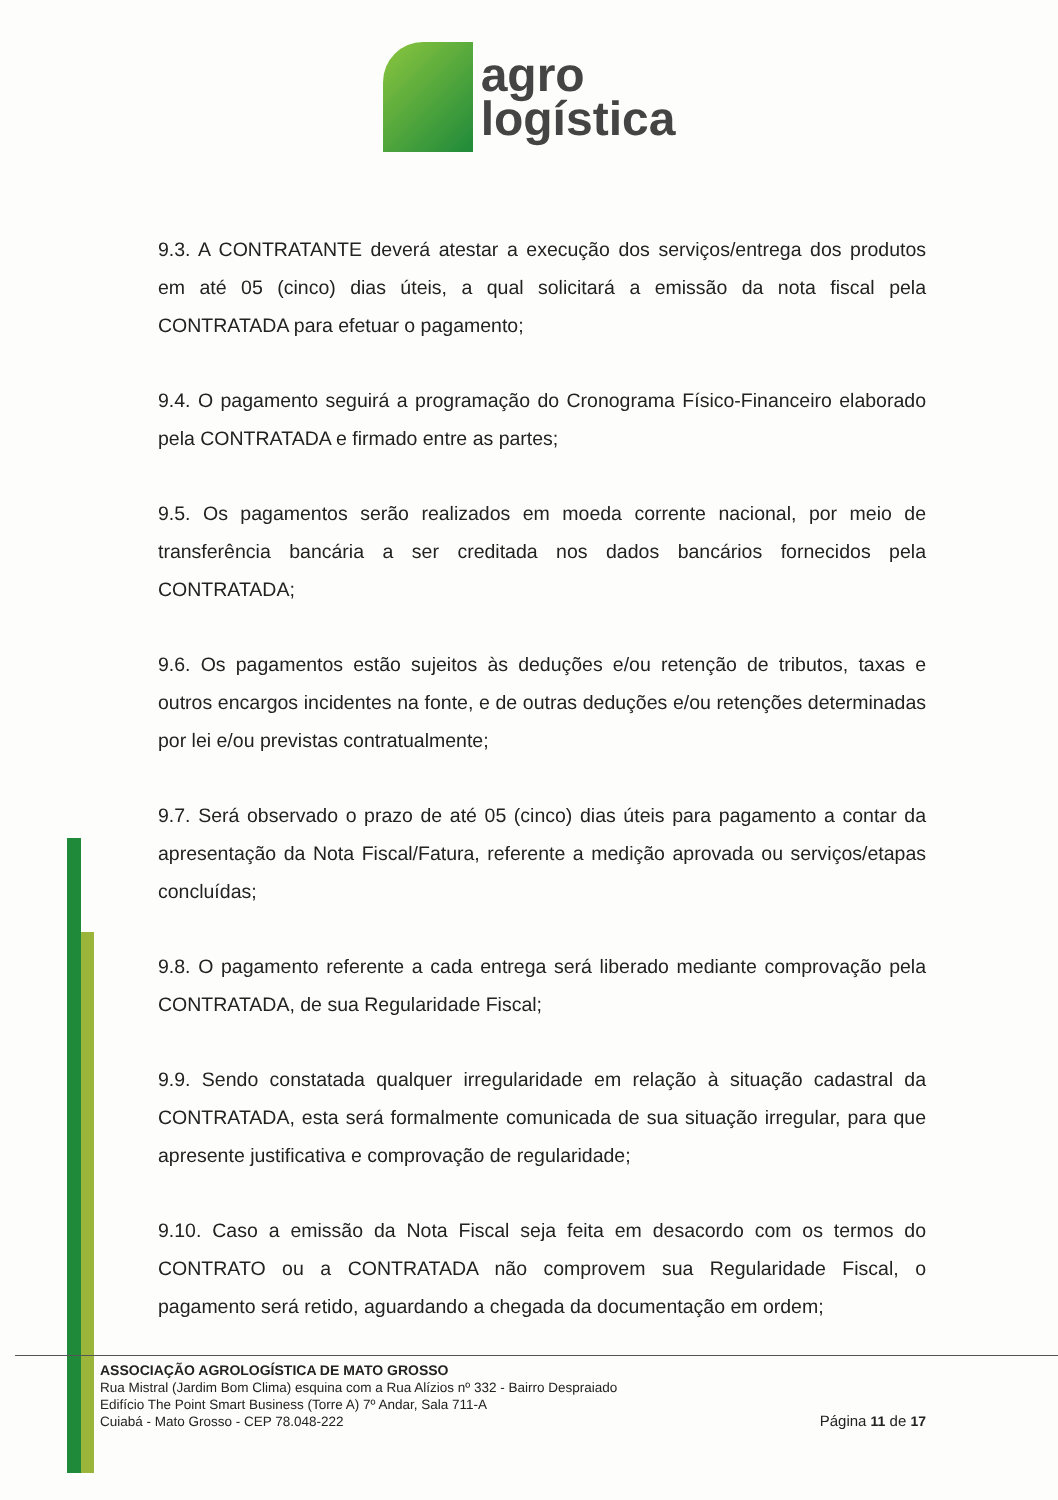agro
logística
9.3. A CONTRATANTE deverá atestar a execução dos serviços/entrega dos produtos em até 05 (cinco) dias úteis, a qual solicitará a emissão da nota fiscal pela CONTRATADA para efetuar o pagamento;
9.4. O pagamento seguirá a programação do Cronograma Físico-Financeiro elaborado pela CONTRATADA e firmado entre as partes;
9.5. Os pagamentos serão realizados em moeda corrente nacional, por meio de transferência bancária a ser creditada nos dados bancários fornecidos pela CONTRATADA;
9.6. Os pagamentos estão sujeitos às deduções e/ou retenção de tributos, taxas e outros encargos incidentes na fonte, e de outras deduções e/ou retenções determinadas por lei e/ou previstas contratualmente;
9.7. Será observado o prazo de até 05 (cinco) dias úteis para pagamento a contar da apresentação da Nota Fiscal/Fatura, referente a medição aprovada ou serviços/etapas concluídas;
9.8. O pagamento referente a cada entrega será liberado mediante comprovação pela CONTRATADA, de sua Regularidade Fiscal;
9.9. Sendo constatada qualquer irregularidade em relação à situação cadastral da CONTRATADA, esta será formalmente comunicada de sua situação irregular, para que apresente justificativa e comprovação de regularidade;
9.10. Caso a emissão da Nota Fiscal seja feita em desacordo com os termos do CONTRATO ou a CONTRATADA não comprovem sua Regularidade Fiscal, o pagamento será retido, aguardando a chegada da documentação em ordem;
ASSOCIAÇÃO AGROLOGÍSTICA DE MATO GROSSO
Rua Mistral (Jardim Bom Clima) esquina com a Rua Alízios nº 332 - Bairro Despraiado
Edifício The Point Smart Business (Torre A) 7º Andar, Sala 711-A
Cuiabá - Mato Grosso - CEP 78.048-222
Página 11 de 17